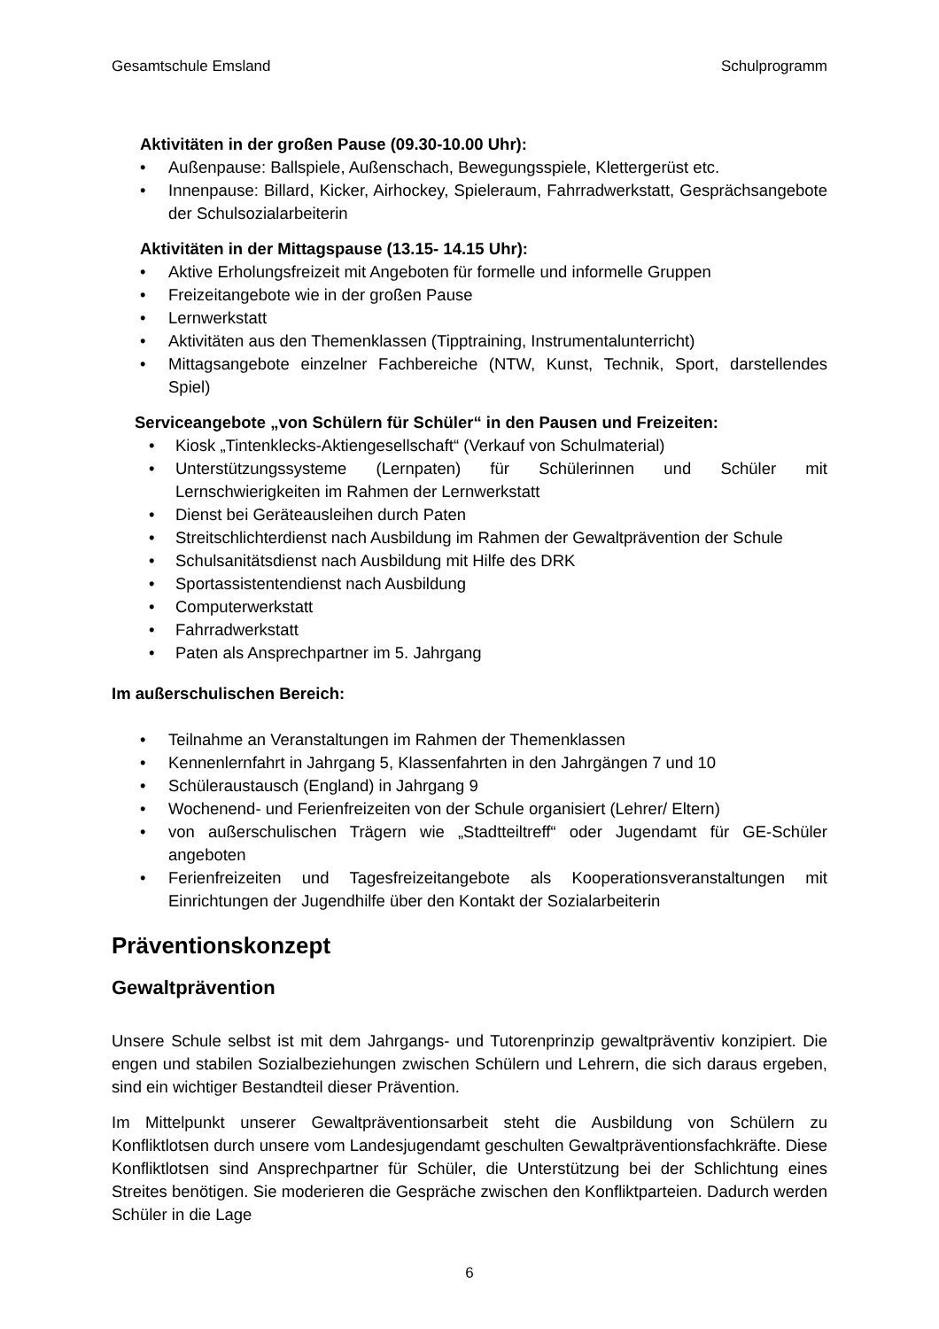Gesamtschule Emsland Schulprogramm
Aktivitäten in der großen Pause (09.30-10.00 Uhr):
• Außenpause: Ballspiele, Außenschach, Bewegungsspiele, Klettergerüst etc.
• Innenpause: Billard, Kicker, Airhockey, Spieleraum, Fahrradwerkstatt, Gesprächsangebote der Schulsozialarbeiterin
Aktivitäten in der Mittagspause (13.15- 14.15 Uhr):
• Aktive Erholungsfreizeit mit Angeboten für formelle und informelle Gruppen
• Freizeitangebote wie in der großen Pause
• Lernwerkstatt
• Aktivitäten aus den Themenklassen (Tipptraining, Instrumentalunterricht)
• Mittagsangebote einzelner Fachbereiche (NTW, Kunst, Technik, Sport, darstellendes Spiel)
Serviceangebote „von Schülern für Schüler“ in den Pausen und Freizeiten:
• Kiosk „Tintenklecks-Aktiengesellschaft“ (Verkauf von Schulmaterial)
• Unterstützungssysteme (Lernpaten) für Schülerinnen und Schüler mit Lernschwierigkeiten im Rahmen der Lernwerkstatt
• Dienst bei Geräteausleihen durch Paten
• Streitschlichterdienst nach Ausbildung im Rahmen der Gewaltprävention der Schule
• Schulsanitätsdienst nach Ausbildung mit Hilfe des DRK
• Sportassistentendienst nach Ausbildung
• Computerwerkstatt
• Fahrradwerkstatt
• Paten als Ansprechpartner im 5. Jahrgang
Im außerschulischen Bereich:
• Teilnahme an Veranstaltungen im Rahmen der Themenklassen
• Kennenlernfahrt in Jahrgang 5, Klassenfahrten in den Jahrgängen 7 und 10
• Schüleraustausch (England) in Jahrgang 9
• Wochenend- und Ferienfreizeiten von der Schule organisiert (Lehrer/ Eltern)
• von außerschulischen Trägern wie „Stadtteiltreff“ oder Jugendamt für GE-Schüler angeboten
• Ferienfreizeiten und Tagesfreizeitangebote als Kooperationsveranstaltungen mit Einrichtungen der Jugendhilfe über den Kontakt der Sozialarbeiterin
Präventionskonzept
Gewaltprävention
Unsere Schule selbst ist mit dem Jahrgangs- und Tutorenprinzip gewaltpräventiv konzipiert. Die engen und stabilen Sozialbeziehungen zwischen Schülern und Lehrern, die sich daraus ergeben, sind ein wichtiger Bestandteil dieser Prävention.
Im Mittelpunkt unserer Gewaltpräventionsarbeit steht die Ausbildung von Schülern zu Konfliktlotsen durch unsere vom Landesjugendamt geschulten Gewaltpräventionsfachkräfte. Diese Konfliktlotsen sind Ansprechpartner für Schüler, die Unterstützung bei der Schlichtung eines Streites benötigen. Sie moderieren die Gespräche zwischen den Konfliktparteien. Dadurch werden Schüler in die Lage
6